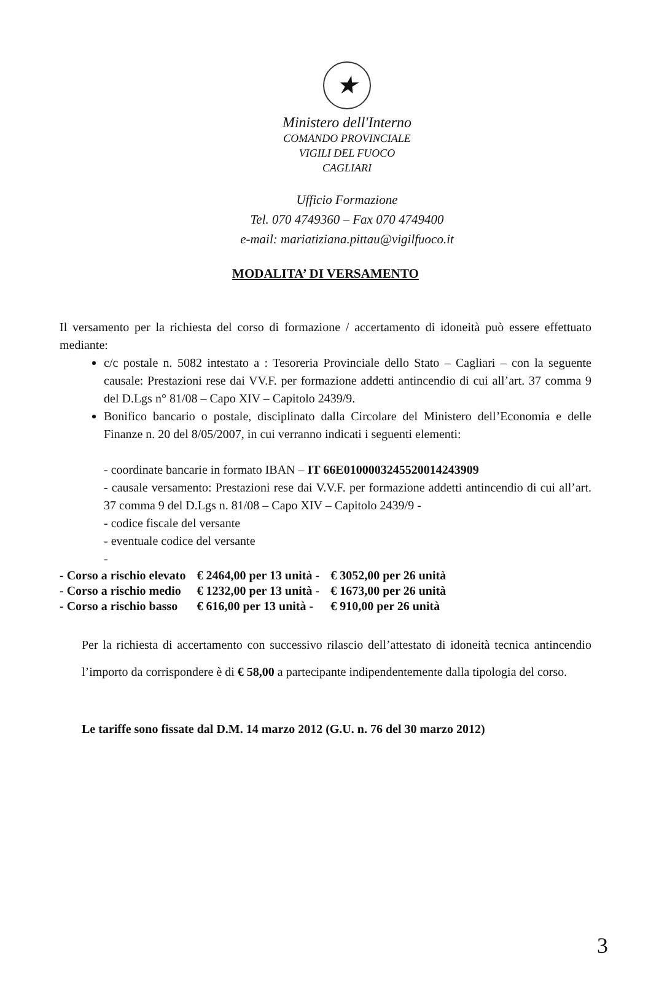★
Ministero dell'Interno
COMANDO PROVINCIALE
VIGILI DEL FUOCO
CAGLIARI
Ufficio Formazione
Tel. 070 4749360 – Fax 070 4749400
e-mail: mariatiziana.pittau@vigilfuoco.it
MODALITA’ DI VERSAMENTO
Il versamento per la richiesta del corso di formazione / accertamento di idoneità può essere effettuato mediante:
c/c postale n. 5082 intestato a : Tesoreria Provinciale dello Stato – Cagliari – con la seguente causale: Prestazioni rese dai VV.F. per formazione addetti antincendio di cui all’art. 37 comma 9 del D.Lgs n° 81/08 – Capo XIV – Capitolo 2439/9.
Bonifico bancario o postale, disciplinato dalla Circolare del Ministero dell’Economia e delle Finanze n. 20 del 8/05/2007, in cui verranno indicati i seguenti elementi:
- coordinate bancarie in formato IBAN – IT 66E0100003245520014243909
- causale versamento: Prestazioni rese dai V.V.F. per formazione addetti antincendio di cui all’art. 37 comma 9 del D.Lgs n. 81/08 – Capo XIV – Capitolo 2439/9 -
- codice fiscale del versante
- eventuale codice del versante
-
| - Corso a rischio elevato | € 2464,00 per 13 unità - | € 3052,00 per 26 unità |
| - Corso a rischio medio | € 1232,00 per 13 unità - | € 1673,00 per 26 unità |
| - Corso a rischio basso | € 616,00 per 13 unità - | € 910,00 per 26 unità |
Per la richiesta di accertamento con successivo rilascio dell’attestato di idoneità tecnica antincendio l’importo da corrispondere è di € 58,00 a partecipante indipendentemente dalla tipologia del corso.
Le tariffe sono fissate dal D.M. 14 marzo 2012 (G.U. n. 76 del 30 marzo 2012)
3